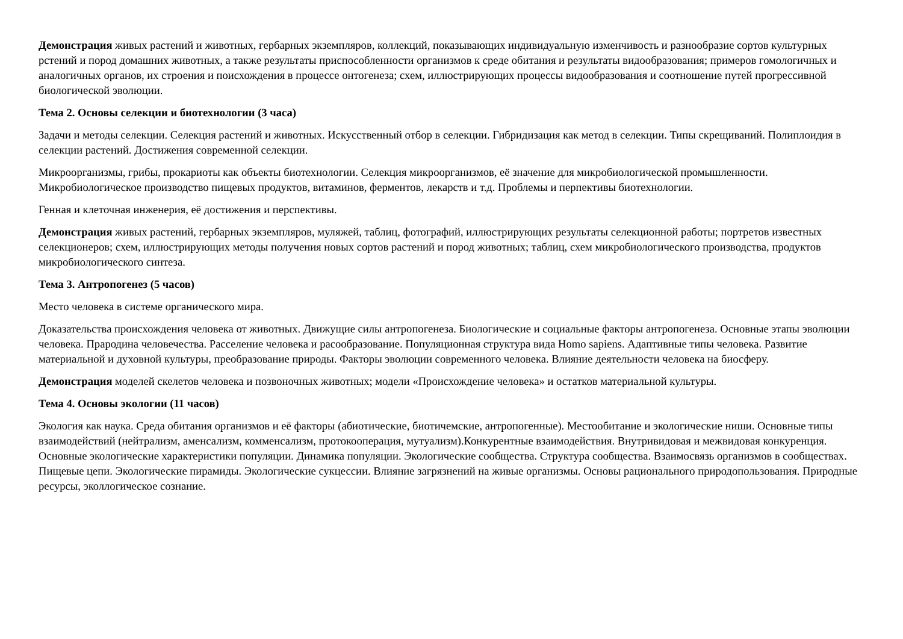Демонстрация живых растений и животных, гербарных экземпляров, коллекций, показывающих индивидуальную изменчивость и разнообразие сортов культурных рстений и пород домашних животных, а также результаты приспособленности организмов к среде обитания и результаты видообразования; примеров гомологичных и аналогичных органов, их строения и поисхождения в процессе онтогенеза; схем, иллюстрирующих процессы видообразования и соотношение путей прогрессивной биологической эволюции.
Тема 2. Основы селекции и биотехнологии (3 часа)
Задачи и методы селекции. Селекция растений и животных. Искусственный отбор в селекции. Гибридизация как метод в селекции. Типы скрещиваний. Полиплоидия в селекции растений. Достижения современной селекции.
Микроорганизмы, грибы, прокариоты как объекты биотехнологии. Селекция микроорганизмов, её значение для микробиологической промышленности. Микробиологическое производство пищевых продуктов, витаминов, ферментов, лекарств и т.д. Проблемы и перпективы биотехнологии.
Генная и клеточная инженерия, её достижения и перспективы.
Демонстрация живых растений, гербарных экземпляров, муляжей, таблиц, фотографий, иллюстрирующих результаты селекционной работы; портретов известных селекционеров; схем, иллюстрирующих методы получения новых сортов растений и пород животных; таблиц, схем микробиологического производства, продуктов микробиологического синтеза.
Тема 3. Антропогенез (5 часов)
Место человека в системе органического мира.
Доказательства происхождения человека от животных. Движущие силы антропогенеза. Биологические и социальные факторы антропогенеза. Основные этапы эволюции человека. Прародина человечества. Расселение человека и расообразование. Популяционная структура вида Homo sapiens. Адаптивные типы человека. Развитие материальной и духовной культуры, преобразование природы. Факторы эволюции современного человека. Влияние деятельности человека на биосферу.
Демонстрация моделей скелетов человека и позвоночных животных; модели «Происхождение человека» и остатков материальной культуры.
Тема 4. Основы экологии (11 часов)
Экология как наука. Среда обитания организмов и её факторы (абиотические, биотичемские, антропогенные). Местообитание и экологические ниши. Основные типы взаимодействий (нейтрализм, аменсализм, комменсализм, протокооперация, мутуализм).Конкурентные взаимодействия. Внутривидовая и межвидовая конкуренция. Основные экологические характеристики популяции. Динамика популяции. Экологические сообщества. Структура сообщества. Взаимосвязь организмов в сообществах. Пищевые цепи. Экологические пирамиды. Экологические сукцессии. Влияние загрязнений на живые организмы. Основы рационального природопользования. Природные ресурсы, эколлогическое сознание.